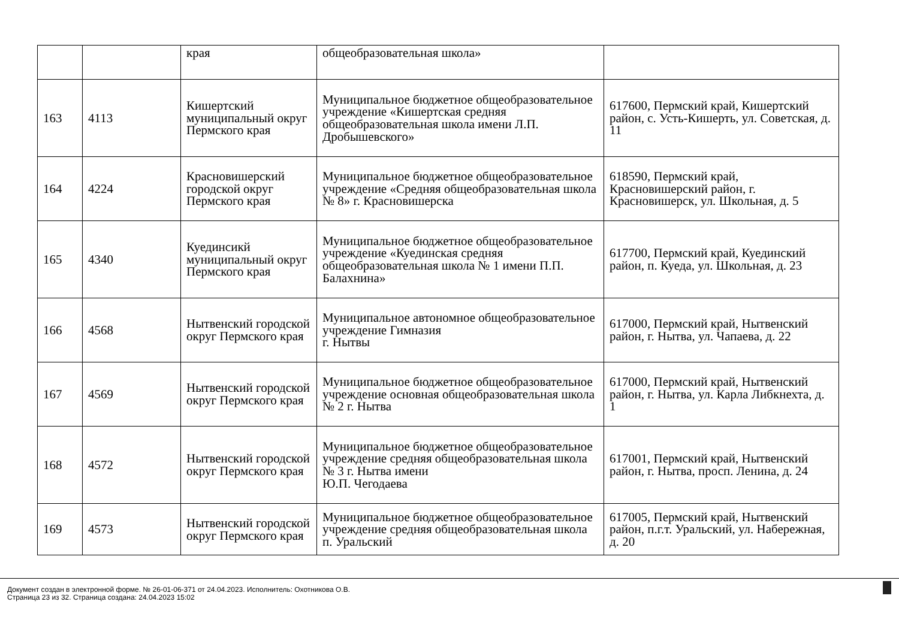| | | края | общеобразовательная школа» | |
| 163 | 4113 | Кишертский муниципальный округ Пермского края | Муниципальное бюджетное общеобразовательное учреждение «Кишертская средняя общеобразовательная школа имени Л.П. Дробышевского» | 617600, Пермский край, Кишертский район, с. Усть-Кишерть, ул. Советская, д. 11 |
| 164 | 4224 | Красновишерский городской округ Пермского края | Муниципальное бюджетное общеобразовательное учреждение «Средняя общеобразовательная школа № 8» г. Красновишерска | 618590, Пермский край, Красновишерский район, г. Красновишерск, ул. Школьная, д. 5 |
| 165 | 4340 | Куединсикй муниципальный округ Пермского края | Муниципальное бюджетное общеобразовательное учреждение «Куединская средняя общеобразовательная школа № 1 имени П.П. Балахнина» | 617700, Пермский край, Куединский район, п. Куеда, ул. Школьная, д. 23 |
| 166 | 4568 | Нытвенский городской округ Пермского края | Муниципальное автономное общеобразовательное учреждение Гимназия г. Нытвы | 617000, Пермский край, Нытвенский район, г. Нытва, ул. Чапаева, д. 22 |
| 167 | 4569 | Нытвенский городской округ Пермского края | Муниципальное бюджетное общеобразовательное учреждение основная общеобразовательная школа № 2 г. Нытва | 617000, Пермский край, Нытвенский район, г. Нытва, ул. Карла Либкнехта, д. 1 |
| 168 | 4572 | Нытвенский городской округ Пермского края | Муниципальное бюджетное общеобразовательное учреждение средняя общеобразовательная школа № 3 г. Нытва имени Ю.П. Чегодаева | 617001, Пермский край, Нытвенский район, г. Нытва, просп. Ленина, д. 24 |
| 169 | 4573 | Нытвенский городской округ Пермского края | Муниципальное бюджетное общеобразовательное учреждение средняя общеобразовательная школа п. Уральский | 617005, Пермский край, Нытвенский район, п.г.т. Уральский, ул. Набережная, д. 20 |
Документ создан в электронной форме. № 26-01-06-371 от 24.04.2023. Исполнитель: Охотникова О.В.
Страница 23 из 32. Страница создана: 24.04.2023 15:02